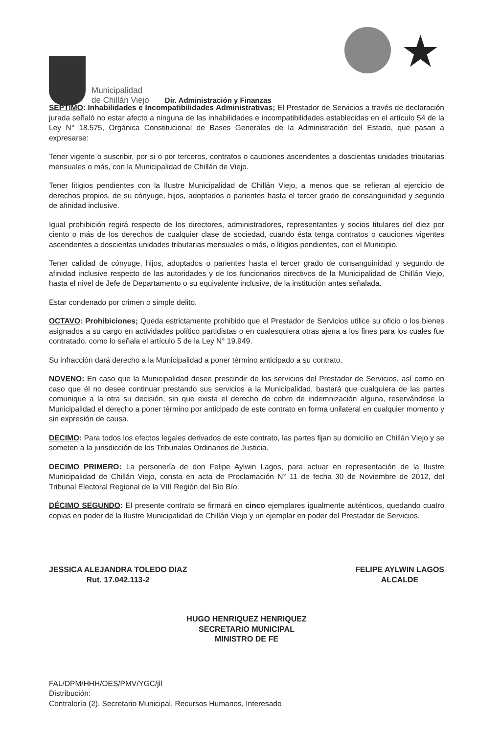Municipalidad
de Chillán Viejo
Dir. Administración y Finanzas
★
SEPTIMO: Inhabilidades e Incompatibilidades Administrativas; El Prestador de Servicios a través de declaración jurada señaló no estar afecto a ninguna de las inhabilidades e incompatibilidades establecidas en el artículo 54 de la Ley N° 18.575, Orgánica Constitucional de Bases Generales de la Administración del Estado, que pasan a expresarse:
Tener vigente o suscribir, por si o por terceros, contratos o cauciones ascendentes a doscientas unidades tributarias mensuales o más, con la Municipalidad de Chillán de Viejo.
Tener litigios pendientes con la Ilustre Municipalidad de Chillán Viejo, a menos que se refieran al ejercicio de derechos propios, de su cónyuge, hijos, adoptados o parientes hasta el tercer grado de consanguinidad y segundo de afinidad inclusive.
Igual prohibición regirá respecto de los directores, administradores, representantes y socios titulares del diez por ciento o más de los derechos de cualquier clase de sociedad, cuando ésta tenga contratos o cauciones vigentes ascendentes a doscientas unidades tributarias mensuales o más, o litigios pendientes, con el Municipio.
Tener calidad de cónyuge, hijos, adoptados o parientes hasta el tercer grado de consanguinidad y segundo de afinidad inclusive respecto de las autoridades y de los funcionarios directivos de la Municipalidad de Chillán Viejo, hasta el nivel de Jefe de Departamento o su equivalente inclusive, de la institución antes señalada.
Estar condenado por crimen o simple delito.
OCTAVO: Prohibiciones; Queda estrictamente prohibido que el Prestador de Servicios utilice su oficio o los bienes asignados a su cargo en actividades político partidistas o en cualesquiera otras ajena a los fines para los cuales fue contratado, como lo señala el artículo 5 de la Ley N° 19.949.
Su infracción dará derecho a la Municipalidad a poner término anticipado a su contrato.
NOVENO: En caso que la Municipalidad desee prescindir de los servicios del Prestador de Servicios, así como en caso que él no desee continuar prestando sus servicios a la Municipalidad, bastará que cualquiera de las partes comunique a la otra su decisión, sin que exista el derecho de cobro de indemnización alguna, reservándose la Municipalidad el derecho a poner término por anticipado de este contrato en forma unilateral en cualquier momento y sin expresión de causa.
DECIMO: Para todos los efectos legales derivados de este contrato, las partes fijan su domicilio en Chillán Viejo y se someten a la jurisdicción de los Tribunales Ordinarios de Justicia.
DECIMO PRIMERO: La personería de don Felipe Aylwin Lagos, para actuar en representación de la Ilustre Municipalidad de Chillán Viejo, consta en acta de Proclamación N° 11 de fecha 30 de Noviembre de 2012, del Tribunal Electoral Regional de la VIII Región del Bío Bío.
DÉCIMO SEGUNDO: El presente contrato se firmará en cinco ejemplares igualmente auténticos, quedando cuatro copias en poder de la Ilustre Municipalidad de Chillán Viejo y un ejemplar en poder del Prestador de Servicios.
JESSICA ALEJANDRA TOLEDO DIAZ
Rut. 17.042.113-2
FELIPE AYLWIN LAGOS
ALCALDE
HUGO HENRIQUEZ HENRIQUEZ
SECRETARIO MUNICIPAL
MINISTRO DE FE
FAL/DPM/HHH/OES/PMV/YGC/jll
Distribución:
Contraloría (2), Secretario Municipal, Recursos Humanos, Interesado